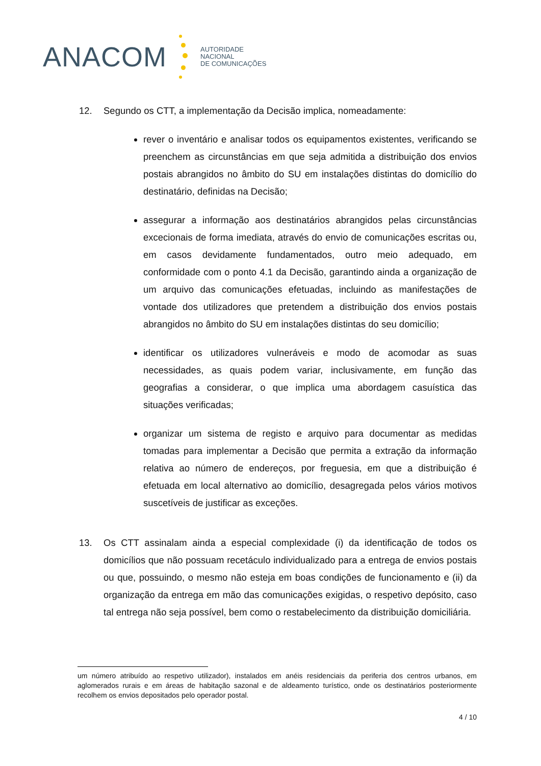ANACOM
AUTORIDADE
NACIONAL
DE COMUNICAÇÕES
12. Segundo os CTT, a implementação da Decisão implica, nomeadamente:
rever o inventário e analisar todos os equipamentos existentes, verificando se preenchem as circunstâncias em que seja admitida a distribuição dos envios postais abrangidos no âmbito do SU em instalações distintas do domicílio do destinatário, definidas na Decisão;
assegurar a informação aos destinatários abrangidos pelas circunstâncias excecionais de forma imediata, através do envio de comunicações escritas ou, em casos devidamente fundamentados, outro meio adequado, em conformidade com o ponto 4.1 da Decisão, garantindo ainda a organização de um arquivo das comunicações efetuadas, incluindo as manifestações de vontade dos utilizadores que pretendem a distribuição dos envios postais abrangidos no âmbito do SU em instalações distintas do seu domicílio;
identificar os utilizadores vulneráveis e modo de acomodar as suas necessidades, as quais podem variar, inclusivamente, em função das geografias a considerar, o que implica uma abordagem casuística das situações verificadas;
organizar um sistema de registo e arquivo para documentar as medidas tomadas para implementar a Decisão que permita a extração da informação relativa ao número de endereços, por freguesia, em que a distribuição é efetuada em local alternativo ao domicílio, desagregada pelos vários motivos suscetíveis de justificar as exceções.
13. Os CTT assinalam ainda a especial complexidade (i) da identificação de todos os domicílios que não possuam recetáculo individualizado para a entrega de envios postais ou que, possuindo, o mesmo não esteja em boas condições de funcionamento e (ii) da organização da entrega em mão das comunicações exigidas, o respetivo depósito, caso tal entrega não seja possível, bem como o restabelecimento da distribuição domiciliária.
um número atribuído ao respetivo utilizador), instalados em anéis residenciais da periferia dos centros urbanos, em aglomerados rurais e em áreas de habitação sazonal e de aldeamento turístico, onde os destinatários posteriormente recolhem os envios depositados pelo operador postal.
4 / 10